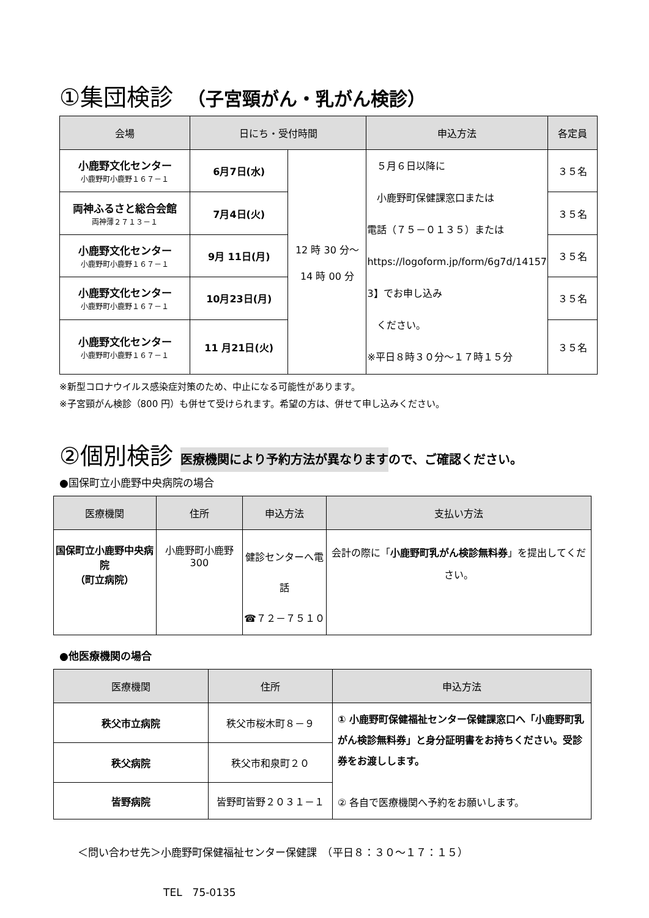①集団検診　（子宮頸がん・乳がん検診）
| 会場 | 日にち・受付時間 | | 申込方法 | 各定員 |
| --- | --- | --- | --- | --- |
| 小鹿野文化センター 小鹿野町小鹿野１６７－１ | 6月7日(水) | 12 時 30 分～ 14 時 00 分 | ５月６日以降に 小鹿野町保健課窓口または 電話（７５－０１３５）または https://logoform.jp/form/6g7d/14157 3】でお申し込み ください。 ※平日８時３０分～１７時１５分 | ３５名 |
| 両神ふるさと総合会館 両神薄２７１３－１ | 7月4日(火) | | | ３５名 |
| 小鹿野文化センター 小鹿野町小鹿野１６７－１ | 9月 11日(月) | | | ３５名 |
| 小鹿野文化センター 小鹿野町小鹿野１６７－１ | 10月23日(月) | | | ３５名 |
| 小鹿野文化センター 小鹿野町小鹿野１６７－１ | 11 月21日(火) | | | ３５名 |
※新型コロナウイルス感染症対策のため、中止になる可能性があります。
※子宮頸がん検診（800 円）も併せて受けられます。希望の方は、併せて申し込みください。
②個別検診 医療機関により予約方法が異なりますので、ご確認ください。
●国保町立小鹿野中央病院の場合
| 医療機関 | 住所 | 申込方法 | 支払い方法 |
| --- | --- | --- | --- |
| 国保町立小鹿野中央病院 （町立病院） | 小鹿野町小鹿野 300 | 健診センターへ電話 ☎７２－７５１０ | 会計の際に「 小鹿野町乳がん検診無料券 」を提出してください。 |
●他医療機関の場合
| 医療機関 | 住所 | 申込方法 |
| --- | --- | --- |
| 秩父市立病院 | 秩父市桜木町８－９ | ① 小鹿野町保健福祉センター保健課窓口へ「小鹿野町乳がん検診無料券」と身分証明書をお持ちください。受診券をお渡しします。 ② 各自で医療機関へ予約をお願いします。 |
| 秩父病院 | 秩父市和泉町２０ | |
| 皆野病院 | 皆野町皆野２０３１－１ | |
＜問い合わせ先＞小鹿野町保健福祉センター保健課　（平日８：３０～１７：１５）
TEL　75-0135